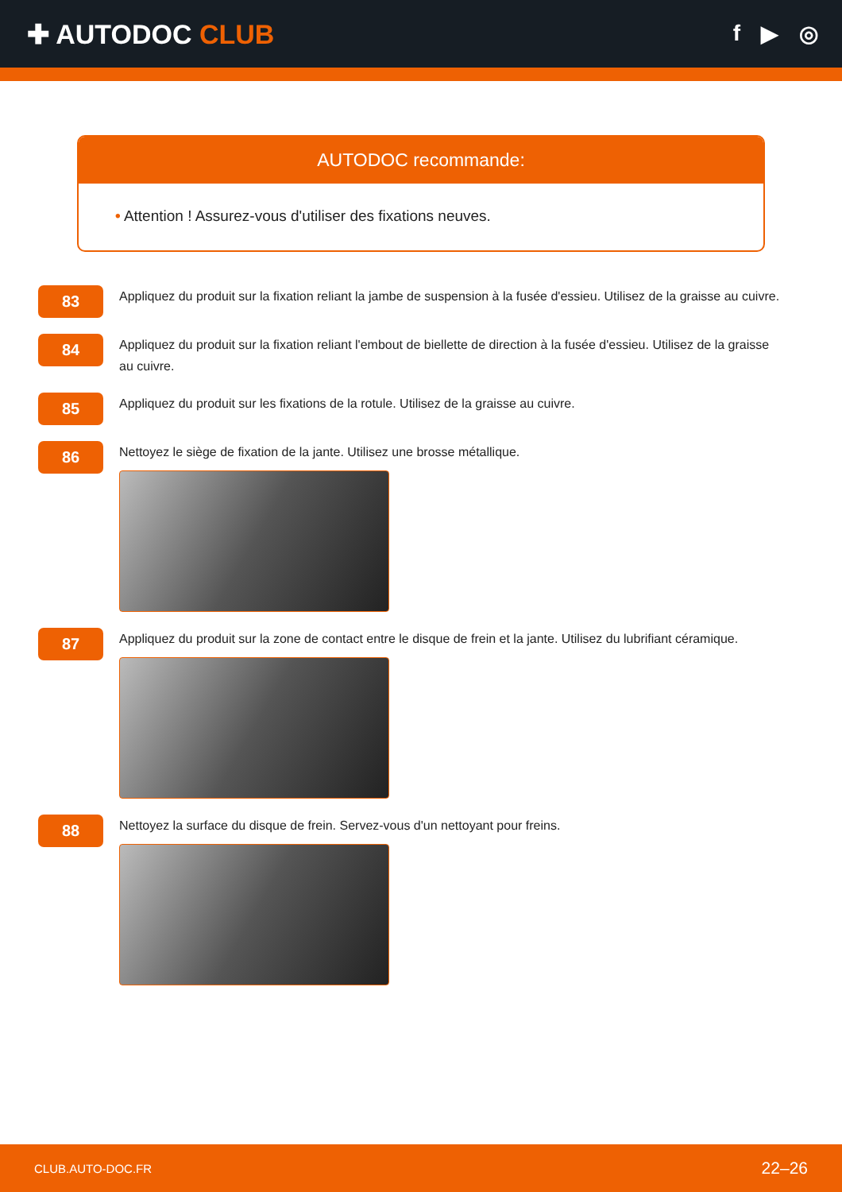✚ AUTODOC CLUB
f ▶ ◎
AUTODOC recommande:
• Attention ! Assurez-vous d'utiliser des fixations neuves.
83
Appliquez du produit sur la fixation reliant la jambe de suspension à la fusée d'essieu. Utilisez de la graisse au cuivre.
84
Appliquez du produit sur la fixation reliant l'embout de biellette de direction à la fusée d'essieu. Utilisez de la graisse au cuivre.
85
Appliquez du produit sur les fixations de la rotule. Utilisez de la graisse au cuivre.
86
Nettoyez le siège de fixation de la jante. Utilisez une brosse métallique.
87
Appliquez du produit sur la zone de contact entre le disque de frein et la jante. Utilisez du lubrifiant céramique.
88
Nettoyez la surface du disque de frein. Servez-vous d'un nettoyant pour freins.
CLUB.AUTO-DOC.FR 22–26